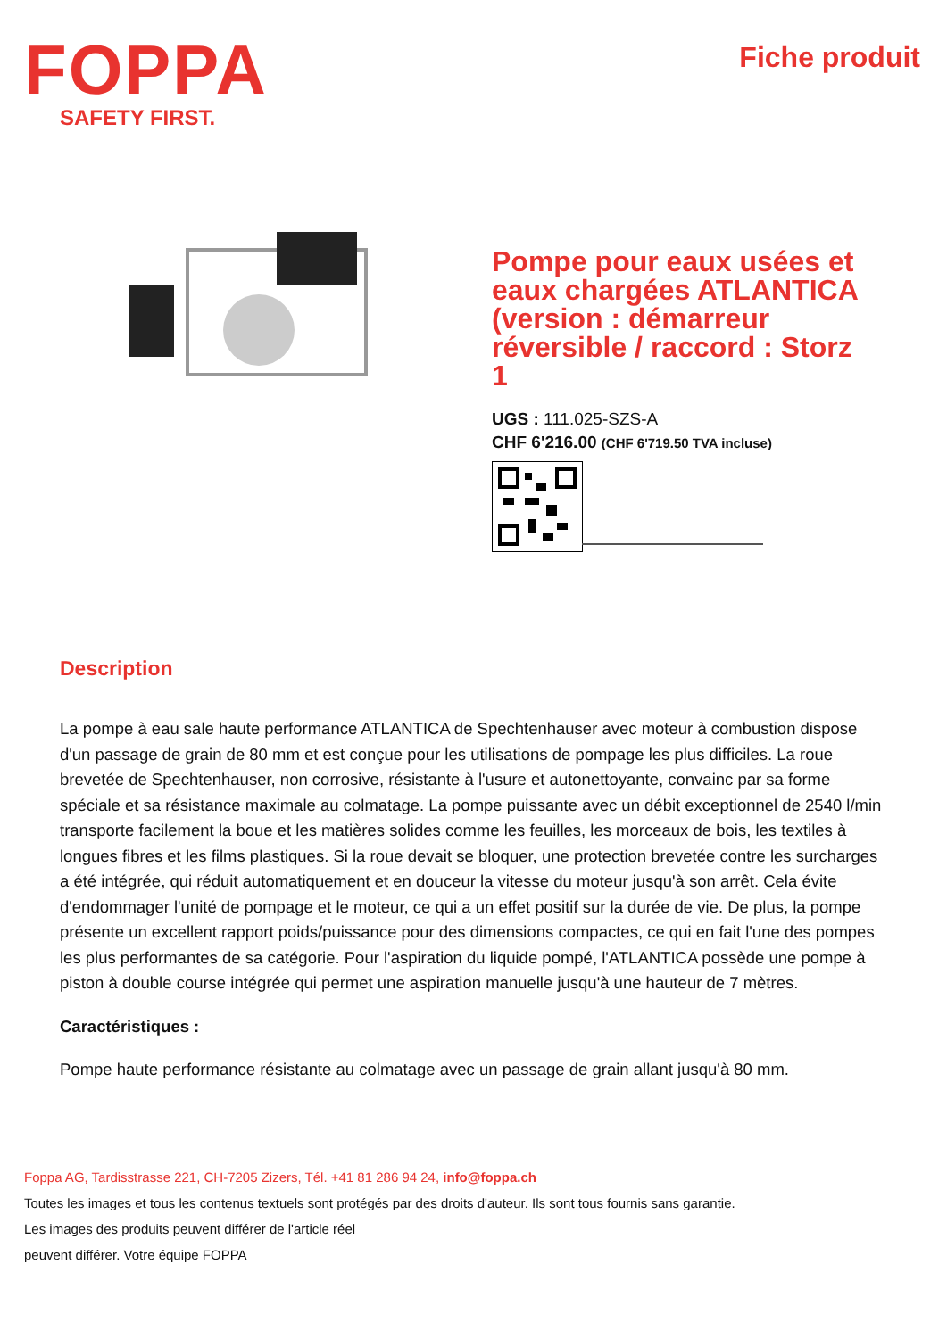FOPPA
SAFETY FIRST.
Fiche produit
Pompe pour eaux usées et eaux chargées ATLANTICA (version : démarreur réversible / raccord : Storz 1
UGS : 111.025-SZS-A
CHF 6'216.00 (CHF 6'719.50 TVA incluse)
Description
La pompe à eau sale haute performance ATLANTICA de Spechtenhauser avec moteur à combustion dispose d'un passage de grain de 80 mm et est conçue pour les utilisations de pompage les plus difficiles. La roue brevetée de Spechtenhauser, non corrosive, résistante à l'usure et autonettoyante, convainc par sa forme spéciale et sa résistance maximale au colmatage. La pompe puissante avec un débit exceptionnel de 2540 l/min transporte facilement la boue et les matières solides comme les feuilles, les morceaux de bois, les textiles à longues fibres et les films plastiques. Si la roue devait se bloquer, une protection brevetée contre les surcharges a été intégrée, qui réduit automatiquement et en douceur la vitesse du moteur jusqu'à son arrêt. Cela évite d'endommager l'unité de pompage et le moteur, ce qui a un effet positif sur la durée de vie. De plus, la pompe présente un excellent rapport poids/puissance pour des dimensions compactes, ce qui en fait l'une des pompes les plus performantes de sa catégorie. Pour l'aspiration du liquide pompé, l'ATLANTICA possède une pompe à piston à double course intégrée qui permet une aspiration manuelle jusqu'à une hauteur de 7 mètres.
Caractéristiques :
Pompe haute performance résistante au colmatage avec un passage de grain allant jusqu'à 80 mm.
Foppa AG, Tardisstrasse 221, CH-7205 Zizers, Tél. +41 81 286 94 24, info@foppa.ch
Toutes les images et tous les contenus textuels sont protégés par des droits d'auteur. Ils sont tous fournis sans garantie.
Les images des produits peuvent différer de l'article réel
peuvent différer. Votre équipe FOPPA